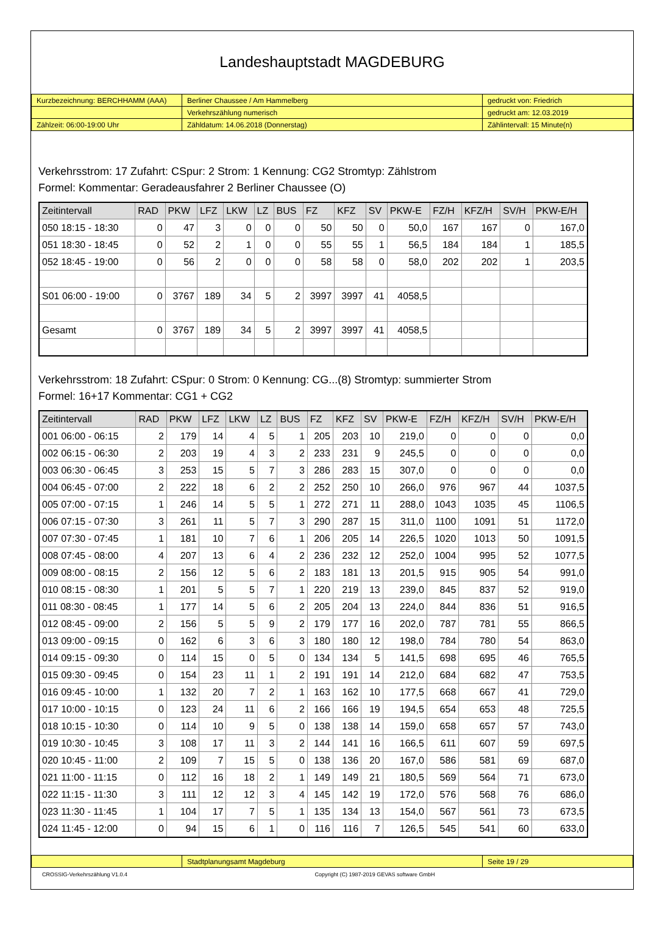Landeshauptstadt MAGDEBURG
| Kurzbezeichnung: BERCHHAMM (AAA) | Berliner Chaussee / Am Hammelberg | gedruckt von: Friedrich |
| | Verkehrszählung numerisch | gedruckt am: 12.03.2019 |
| Zählzeit: 06:00-19:00 Uhr | Zähldatum: 14.06.2018 (Donnerstag) | Zählintervall: 15 Minute(n) |
Verkehrsstrom: 17 Zufahrt: CSpur: 2 Strom: 1 Kennung: CG2 Stromtyp: Zählstrom
Formel: Kommentar: Geradeausfahrer 2 Berliner Chaussee (O)
| Zeitintervall | RAD | PKW | LFZ | LKW | LZ | BUS | FZ | KFZ | SV | PKW-E | FZ/H | KFZ/H | SV/H | PKW-E/H |
| --- | --- | --- | --- | --- | --- | --- | --- | --- | --- | --- | --- | --- | --- | --- |
| 050 18:15 - 18:30 | 0 | 47 | 3 | 0 | 0 | 0 | 50 | 50 | 0 | 50,0 | 167 | 167 | 0 | 167,0 |
| 051 18:30 - 18:45 | 0 | 52 | 2 | 1 | 0 | 0 | 55 | 55 | 1 | 56,5 | 184 | 184 | 1 | 185,5 |
| 052 18:45 - 19:00 | 0 | 56 | 2 | 0 | 0 | 0 | 58 | 58 | 0 | 58,0 | 202 | 202 | 1 | 203,5 |
| S01 06:00 - 19:00 | 0 | 3767 | 189 | 34 | 5 | 2 | 3997 | 3997 | 41 | 4058,5 | | | | |
| Gesamt | 0 | 3767 | 189 | 34 | 5 | 2 | 3997 | 3997 | 41 | 4058,5 | | | | |
Verkehrsstrom: 18 Zufahrt: CSpur: 0 Strom: 0 Kennung: CG...(8) Stromtyp: summierter Strom
Formel: 16+17 Kommentar: CG1 + CG2
| Zeitintervall | RAD | PKW | LFZ | LKW | LZ | BUS | FZ | KFZ | SV | PKW-E | FZ/H | KFZ/H | SV/H | PKW-E/H |
| --- | --- | --- | --- | --- | --- | --- | --- | --- | --- | --- | --- | --- | --- | --- |
| 001 06:00 - 06:15 | 2 | 179 | 14 | 4 | 5 | 1 | 205 | 203 | 10 | 219,0 | 0 | 0 | 0 | 0,0 |
| 002 06:15 - 06:30 | 2 | 203 | 19 | 4 | 3 | 2 | 233 | 231 | 9 | 245,5 | 0 | 0 | 0 | 0,0 |
| 003 06:30 - 06:45 | 3 | 253 | 15 | 5 | 7 | 3 | 286 | 283 | 15 | 307,0 | 0 | 0 | 0 | 0,0 |
| 004 06:45 - 07:00 | 2 | 222 | 18 | 6 | 2 | 2 | 252 | 250 | 10 | 266,0 | 976 | 967 | 44 | 1037,5 |
| 005 07:00 - 07:15 | 1 | 246 | 14 | 5 | 5 | 1 | 272 | 271 | 11 | 288,0 | 1043 | 1035 | 45 | 1106,5 |
| 006 07:15 - 07:30 | 3 | 261 | 11 | 5 | 7 | 3 | 290 | 287 | 15 | 311,0 | 1100 | 1091 | 51 | 1172,0 |
| 007 07:30 - 07:45 | 1 | 181 | 10 | 7 | 6 | 1 | 206 | 205 | 14 | 226,5 | 1020 | 1013 | 50 | 1091,5 |
| 008 07:45 - 08:00 | 4 | 207 | 13 | 6 | 4 | 2 | 236 | 232 | 12 | 252,0 | 1004 | 995 | 52 | 1077,5 |
| 009 08:00 - 08:15 | 2 | 156 | 12 | 5 | 6 | 2 | 183 | 181 | 13 | 201,5 | 915 | 905 | 54 | 991,0 |
| 010 08:15 - 08:30 | 1 | 201 | 5 | 5 | 7 | 1 | 220 | 219 | 13 | 239,0 | 845 | 837 | 52 | 919,0 |
| 011 08:30 - 08:45 | 1 | 177 | 14 | 5 | 6 | 2 | 205 | 204 | 13 | 224,0 | 844 | 836 | 51 | 916,5 |
| 012 08:45 - 09:00 | 2 | 156 | 5 | 5 | 9 | 2 | 179 | 177 | 16 | 202,0 | 787 | 781 | 55 | 866,5 |
| 013 09:00 - 09:15 | 0 | 162 | 6 | 3 | 6 | 3 | 180 | 180 | 12 | 198,0 | 784 | 780 | 54 | 863,0 |
| 014 09:15 - 09:30 | 0 | 114 | 15 | 0 | 5 | 0 | 134 | 134 | 5 | 141,5 | 698 | 695 | 46 | 765,5 |
| 015 09:30 - 09:45 | 0 | 154 | 23 | 11 | 1 | 2 | 191 | 191 | 14 | 212,0 | 684 | 682 | 47 | 753,5 |
| 016 09:45 - 10:00 | 1 | 132 | 20 | 7 | 2 | 1 | 163 | 162 | 10 | 177,5 | 668 | 667 | 41 | 729,0 |
| 017 10:00 - 10:15 | 0 | 123 | 24 | 11 | 6 | 2 | 166 | 166 | 19 | 194,5 | 654 | 653 | 48 | 725,5 |
| 018 10:15 - 10:30 | 0 | 114 | 10 | 9 | 5 | 0 | 138 | 138 | 14 | 159,0 | 658 | 657 | 57 | 743,0 |
| 019 10:30 - 10:45 | 3 | 108 | 17 | 11 | 3 | 2 | 144 | 141 | 16 | 166,5 | 611 | 607 | 59 | 697,5 |
| 020 10:45 - 11:00 | 2 | 109 | 7 | 15 | 5 | 0 | 138 | 136 | 20 | 167,0 | 586 | 581 | 69 | 687,0 |
| 021 11:00 - 11:15 | 0 | 112 | 16 | 18 | 2 | 1 | 149 | 149 | 21 | 180,5 | 569 | 564 | 71 | 673,0 |
| 022 11:15 - 11:30 | 3 | 111 | 12 | 12 | 3 | 4 | 145 | 142 | 19 | 172,0 | 576 | 568 | 76 | 686,0 |
| 023 11:30 - 11:45 | 1 | 104 | 17 | 7 | 5 | 1 | 135 | 134 | 13 | 154,0 | 567 | 561 | 73 | 673,5 |
| 024 11:45 - 12:00 | 0 | 94 | 15 | 6 | 1 | 0 | 116 | 116 | 7 | 126,5 | 545 | 541 | 60 | 633,0 |
| | Stadtplanungsamt Magdeburg | Seite 19 / 29 |
CROSSIG-Verkehrszählung V1.0.4 Copyright (C) 1987-2019 GEVAS software GmbH